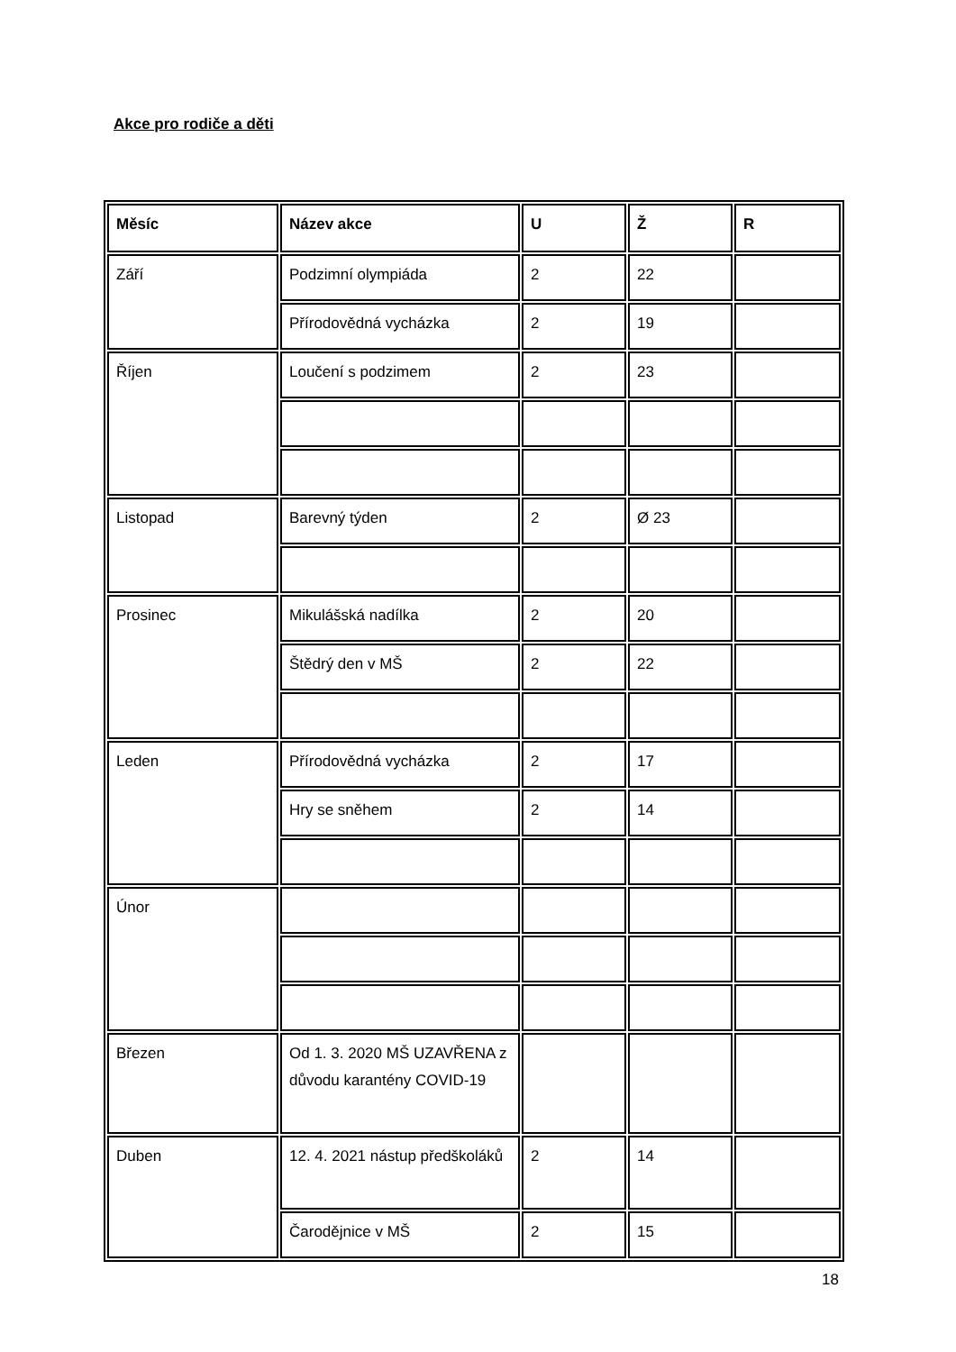Akce pro rodiče a děti
| Měsíc | Název akce | U | Ž | R |
| --- | --- | --- | --- | --- |
| Září | Podzimní olympiáda | 2 | 22 | |
| | Přírodovědná vycházka | 2 | 19 | |
| Říjen | Loučení s podzimem | 2 | 23 | |
| Listopad | Barevný týden | 2 | Ø 23 | |
| Prosinec | Mikulášská nadílka | 2 | 20 | |
| | Štědrý den v MŠ | 2 | 22 | |
| Leden | Přírodovědná vycházka | 2 | 17 | |
| | Hry se sněhem | 2 | 14 | |
| Únor | | | | |
| Březen | Od 1. 3. 2020 MŠ UZAVŘENA z důvodu karantény COVID-19 | | | |
| Duben | 12. 4. 2021 nástup předškoláků | 2 | 14 | |
| | Čarodějnice v MŠ | 2 | 15 | |
18